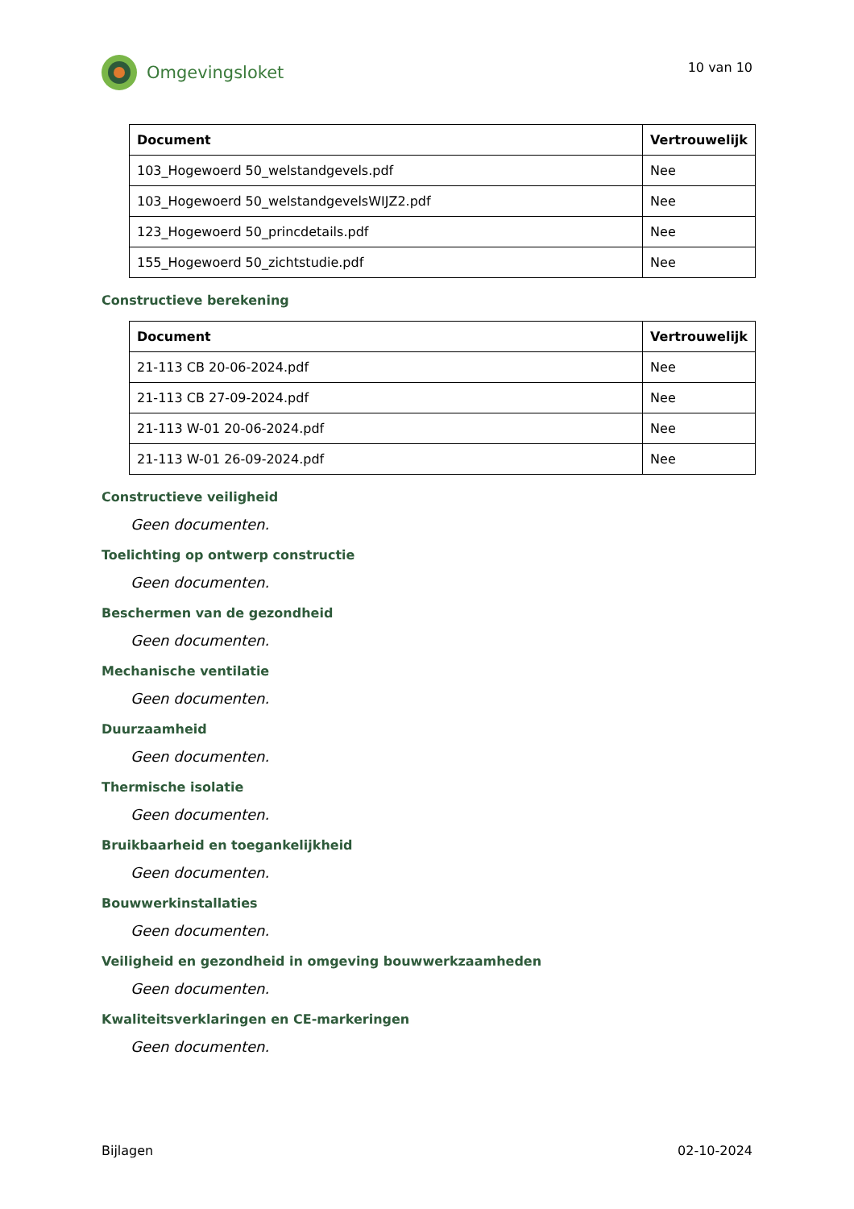Omgevingsloket
10 van 10
| Document | Vertrouwelijk |
| --- | --- |
| 103_Hogewoerd 50_welstandgevels.pdf | Nee |
| 103_Hogewoerd 50_welstandgevelsWIJZ2.pdf | Nee |
| 123_Hogewoerd 50_princdetails.pdf | Nee |
| 155_Hogewoerd 50_zichtstudie.pdf | Nee |
Constructieve berekening
| Document | Vertrouwelijk |
| --- | --- |
| 21-113 CB 20-06-2024.pdf | Nee |
| 21-113 CB 27-09-2024.pdf | Nee |
| 21-113 W-01 20-06-2024.pdf | Nee |
| 21-113 W-01 26-09-2024.pdf | Nee |
Constructieve veiligheid
Geen documenten.
Toelichting op ontwerp constructie
Geen documenten.
Beschermen van de gezondheid
Geen documenten.
Mechanische ventilatie
Geen documenten.
Duurzaamheid
Geen documenten.
Thermische isolatie
Geen documenten.
Bruikbaarheid en toegankelijkheid
Geen documenten.
Bouwwerkinstallaties
Geen documenten.
Veiligheid en gezondheid in omgeving bouwwerkzaamheden
Geen documenten.
Kwaliteitsverklaringen en CE-markeringen
Geen documenten.
Bijlagen 02-10-2024